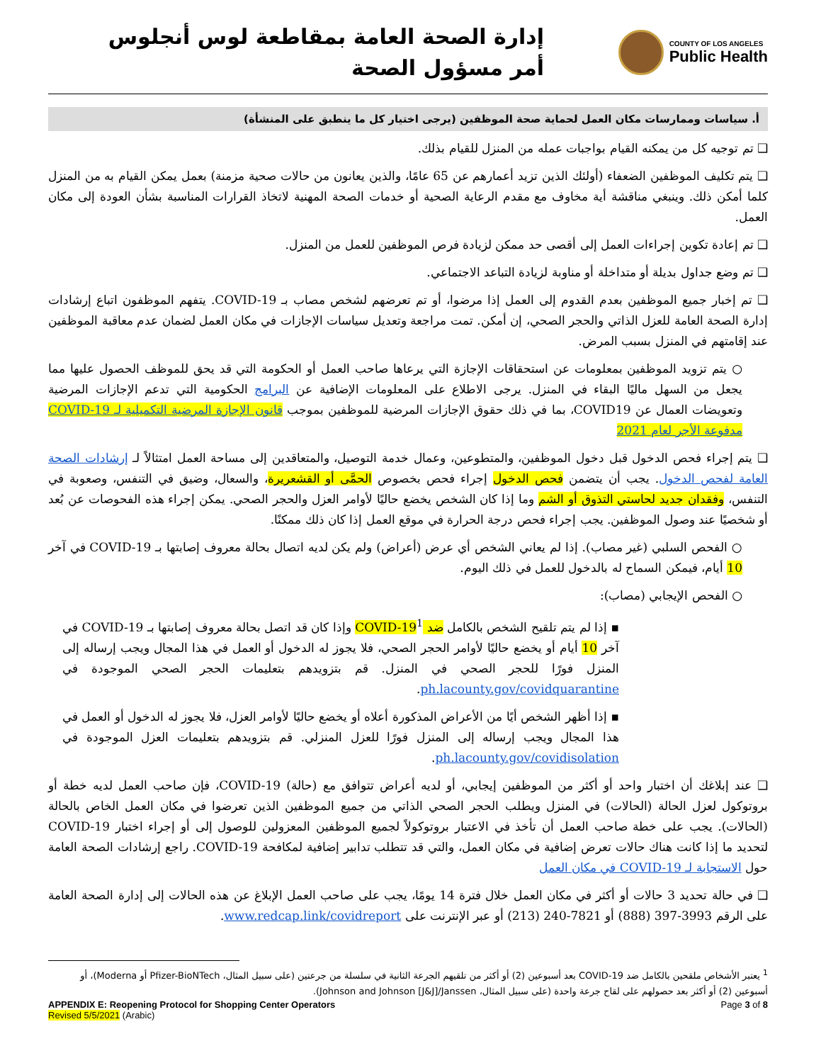إدارة الصحة العامة بمقاطعة لوس أنجلوس
أمر مسؤول الصحة
COUNTY OF LOS ANGELES
Public Health
أ. سياسات وممارسات مكان العمل لحماية صحة الموظفين (يرجى اختيار كل ما ينطبق على المنشأة)
❑ تم توجيه كل من يمكنه القيام بواجبات عمله من المنزل للقيام بذلك.
❑ يتم تكليف الموظفين الضعفاء (أولئك الذين تزيد أعمارهم عن 65 عامًا، والذين يعانون من حالات صحية مزمنة) بعمل يمكن القيام به من المنزل كلما أمكن ذلك. وينبغي مناقشة أية مخاوف مع مقدم الرعاية الصحية أو خدمات الصحة المهنية لاتخاذ القرارات المناسبة بشأن العودة إلى مكان العمل.
❑ تم إعادة تكوين إجراءات العمل إلى أقصى حد ممكن لزيادة فرص الموظفين للعمل من المنزل.
❑ تم وضع جداول بديلة أو متداخلة أو مناوبة لزيادة التباعد الاجتماعي.
❑ تم إخبار جميع الموظفين بعدم القدوم إلى العمل إذا مرضوا، أو تم تعرضهم لشخص مصاب بـ COVID-19. يتفهم الموظفون اتباع إرشادات إدارة الصحة العامة للعزل الذاتي والحجر الصحي، إن أمكن. تمت مراجعة وتعديل سياسات الإجازات في مكان العمل لضمان عدم معاقبة الموظفين عند إقامتهم في المنزل بسبب المرض.
○ يتم تزويد الموظفين بمعلومات عن استحقاقات الإجازة التي يرعاها صاحب العمل أو الحكومة التي قد يحق للموظف الحصول عليها مما يجعل من السهل ماليًا البقاء في المنزل. يرجى الاطلاع على المعلومات الإضافية عن البرامج الحكومية التي تدعم الإجازات المرضية وتعويضات العمال عن COVID19، بما في ذلك حقوق الإجازات المرضية للموظفين بموجب قانون الإجازة المرضية التكميلية لـ COVID-19 مدفوعة الأجر لعام 2021
❑ يتم إجراء فحص الدخول قبل دخول الموظفين، والمتطوعين، وعمال خدمة التوصيل، والمتعاقدين إلى مساحة العمل امتثالاً لـ إرشادات الصحة العامة لفحص الدخول. يجب أن يتضمن فحص الدخول إجراء فحص بخصوص الحمَّى أو القشعريرة، والسعال، وضيق في التنفس، وصعوبة في التنفس، وفقدان جديد لحاستي التذوق أو الشم وما إذا كان الشخص يخضع حاليًا لأوامر العزل والحجر الصحي. يمكن إجراء هذه الفحوصات عن بُعد أو شخصيًا عند وصول الموظفين. يجب إجراء فحص درجة الحرارة في موقع العمل إذا كان ذلك ممكنًا.
○ الفحص السلبي (غير مصاب). إذا لم يعاني الشخص أي عرض (أعراض) ولم يكن لديه اتصال بحالة معروف إصابتها بـ COVID-19 في آخر 10 أيام، فيمكن السماح له بالدخول للعمل في ذلك اليوم.
○ الفحص الإيجابي (مصاب):
▪ إذا لم يتم تلقيح الشخص بالكامل ضد COVID-19<sup>1</sup> وإذا كان قد اتصل بحالة معروف إصابتها بـ COVID-19 في آخر 10 أيام أو يخضع حاليًا لأوامر الحجر الصحي، فلا يجوز له الدخول أو العمل في هذا المجال ويجب إرساله إلى المنزل فورًا للحجر الصحي في المنزل. قم بتزويدهم بتعليمات الحجر الصحي الموجودة في ph.lacounty.gov/covidquarantine.
▪ إذا أظهر الشخص أيًا من الأعراض المذكورة أعلاه أو يخضع حاليًا لأوامر العزل، فلا يجوز له الدخول أو العمل في هذا المجال ويجب إرساله إلى المنزل فورًا للعزل المنزلي. قم بتزويدهم بتعليمات العزل الموجودة في ph.lacounty.gov/covidisolation.
❑ عند إبلاغك أن اختبار واحد أو أكثر من الموظفين إيجابي، أو لديه أعراض تتوافق مع (حالة) COVID-19، فإن صاحب العمل لديه خطة أو بروتوكول لعزل الحالة (الحالات) في المنزل ويطلب الحجر الصحي الذاتي من جميع الموظفين الذين تعرضوا في مكان العمل الخاص بالحالة (الحالات). يجب على خطة صاحب العمل أن تأخذ في الاعتبار بروتوكولاً لجميع الموظفين المعزولين للوصول إلى أو إجراء اختبار COVID-19 لتحديد ما إذا كانت هناك حالات تعرض إضافية في مكان العمل، والتي قد تتطلب تدابير إضافية لمكافحة COVID-19. راجع إرشادات الصحة العامة حول الاستجابة لـ COVID-19 في مكان العمل
❑ في حالة تحديد 3 حالات أو أكثر في مكان العمل خلال فترة 14 يومًا، يجب على صاحب العمل الإبلاغ عن هذه الحالات إلى إدارة الصحة العامة على الرقم 3993-397 (888) أو 7821-240 (213) أو عبر الإنترنت على www.redcap.link/covidreport.
<sup>1</sup> يعتبر الأشخاص ملقحين بالكامل ضد COVID-19 بعد أسبوعين (2) أو أكثر من تلقيهم الجرعة الثانية في سلسلة من جرعتين (على سبيل المثال، Pfizer-BioNTech أو Moderna)، أو أسبوعين (2) أو أكثر بعد حصولهم على لقاح جرعة واحدة (على سبيل المثال، Johnson and Johnson [J&J]/Janssen).
APPENDIX E: Reopening Protocol for Shopping Center Operators Page 3 of 8
Revised 5/5/2021 (Arabic)